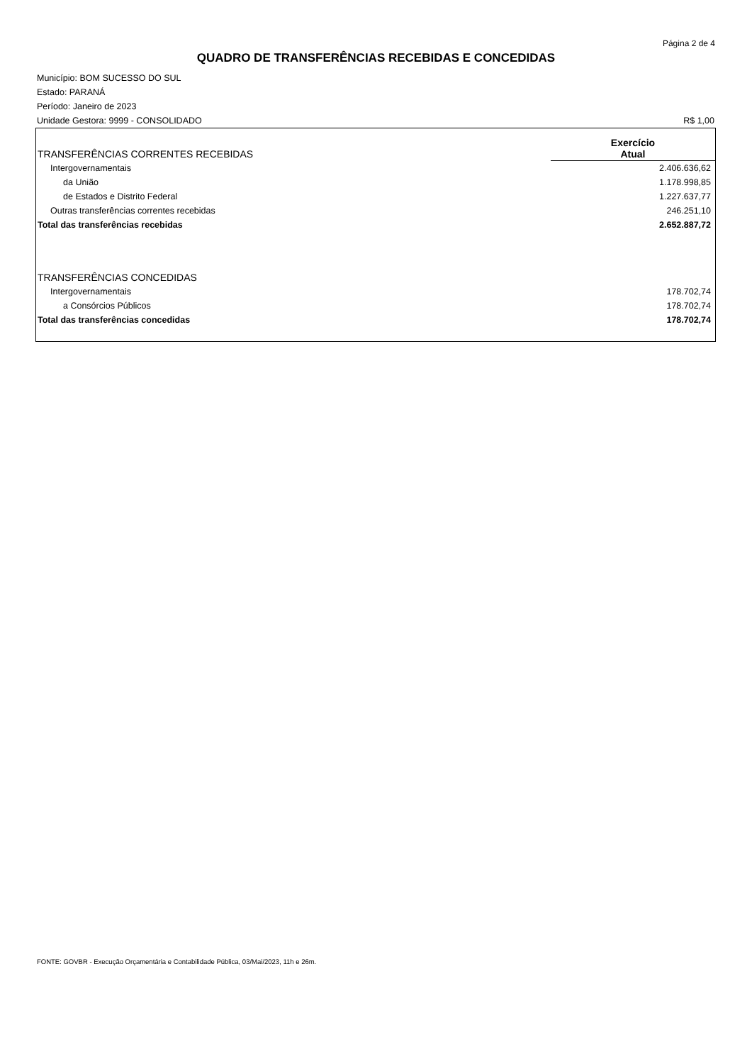Página 2 de 4
QUADRO DE TRANSFERÊNCIAS RECEBIDAS E CONCEDIDAS
Município: BOM SUCESSO DO SUL
Estado: PARANÁ
Período: Janeiro de 2023
Unidade Gestora: 9999 - CONSOLIDADO R$ 1,00
| TRANSFERÊNCIAS CORRENTES RECEBIDAS | Exercício Atual |
| Intergovernamentais | 2.406.636,62 |
| da União | 1.178.998,85 |
| de Estados e Distrito Federal | 1.227.637,77 |
| Outras transferências correntes recebidas | 246.251,10 |
| Total das transferências recebidas | 2.652.887,72 |
| TRANSFERÊNCIAS CONCEDIDAS | |
| Intergovernamentais | 178.702,74 |
| a Consórcios Públicos | 178.702,74 |
| Total das transferências concedidas | 178.702,74 |
FONTE: GOVBR - Execução Orçamentária e Contabilidade Pública, 03/Mai/2023, 11h e 26m.